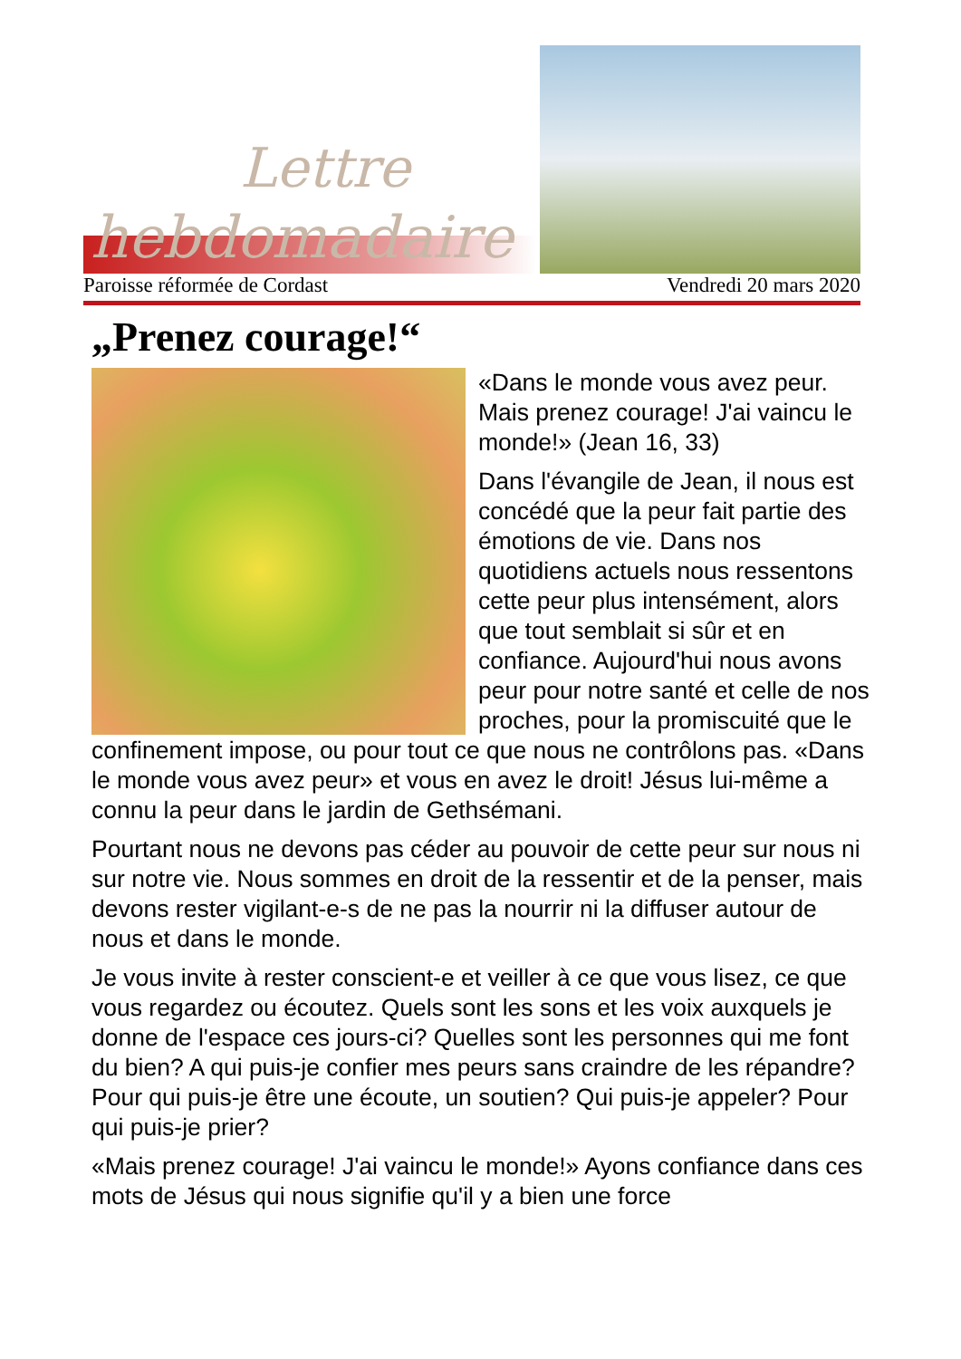Lettre
hebdomadaire
Paroisse réformée de Cordast Vendredi 20 mars 2020
„Prenez courage!“
«Dans le monde vous avez peur. Mais prenez courage! J'ai vaincu le monde!» (Jean 16, 33)
Dans l'évangile de Jean, il nous est concédé que la peur fait partie des émotions de vie. Dans nos quotidiens actuels nous ressentons cette peur plus intensément, alors que tout semblait si sûr et en confiance. Aujourd'hui nous avons peur pour notre santé et celle de nos proches, pour la promiscuité que le confinement impose, ou pour tout ce que nous ne contrôlons pas. «Dans le monde vous avez peur» et vous en avez le droit! Jésus lui-même a connu la peur dans le jardin de Gethsémani.
Pourtant nous ne devons pas céder au pouvoir de cette peur sur nous ni sur notre vie. Nous sommes en droit de la ressentir et de la penser, mais devons rester vigilant-e-s de ne pas la nourrir ni la diffuser autour de nous et dans le monde.
Je vous invite à rester conscient-e et veiller à ce que vous lisez, ce que vous regardez ou écoutez. Quels sont les sons et les voix auxquels je donne de l'espace ces jours-ci? Quelles sont les personnes qui me font du bien? A qui puis-je confier mes peurs sans craindre de les répandre? Pour qui puis-je être une écoute, un soutien? Qui puis-je appeler? Pour qui puis-je prier?
«Mais prenez courage! J'ai vaincu le monde!» Ayons confiance dans ces mots de Jésus qui nous signifie qu'il y a bien une force